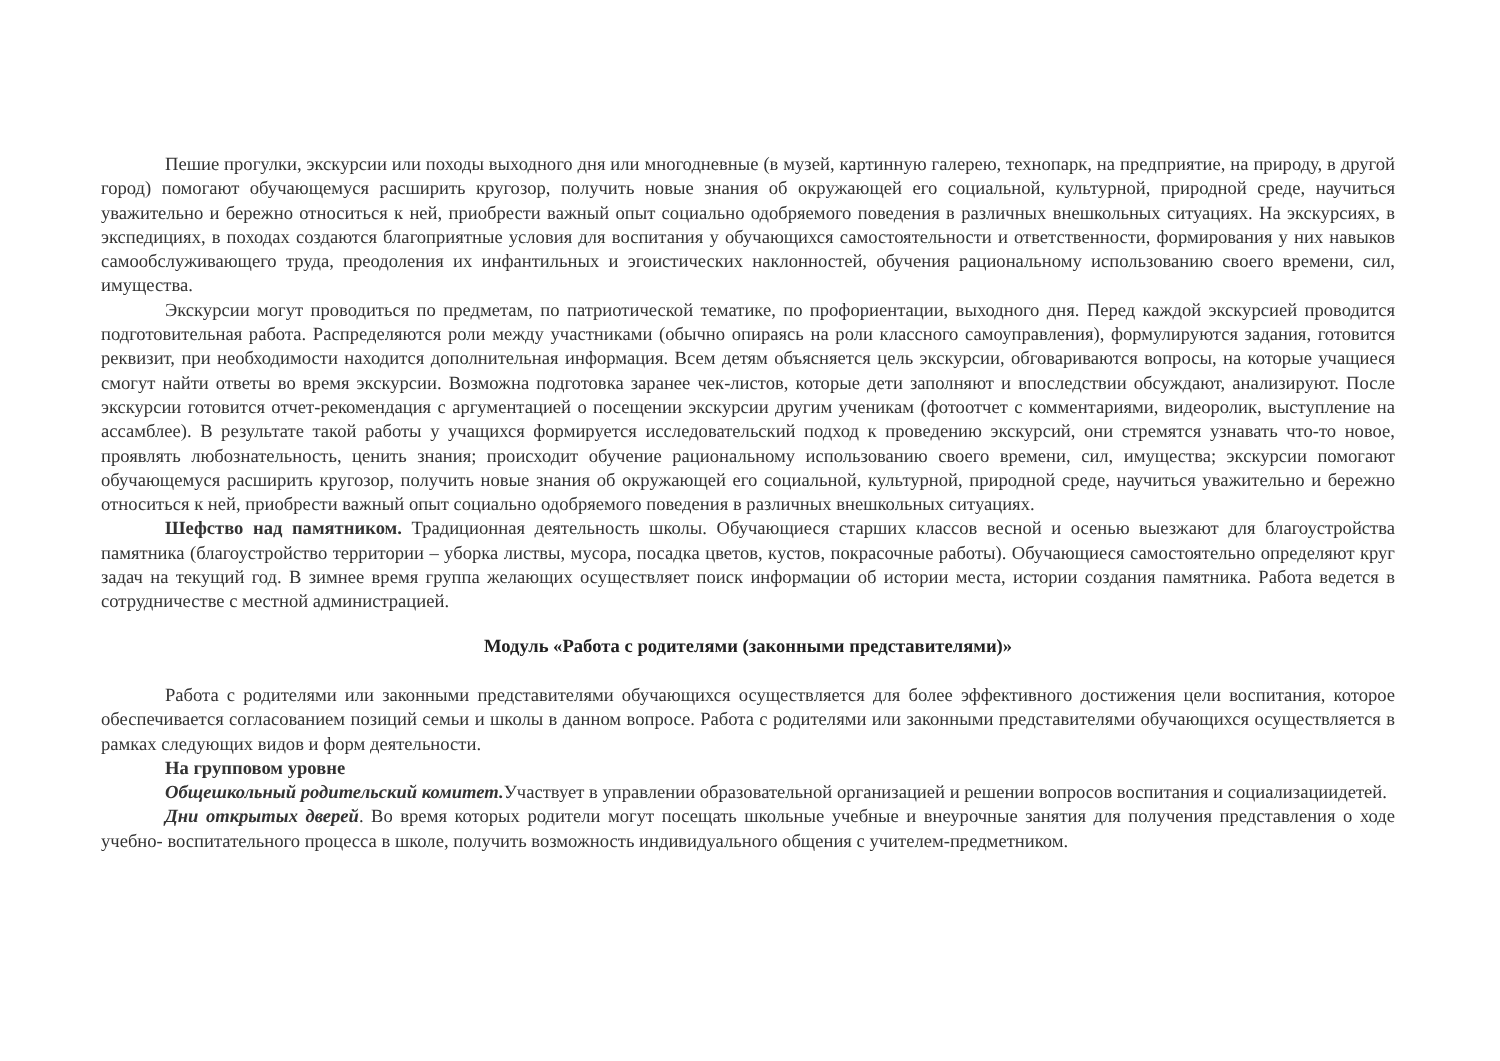Пешие прогулки, экскурсии или походы выходного дня или многодневные (в музей, картинную галерею, технопарк, на предприятие, на природу, в другой город) помогают обучающемуся расширить кругозор, получить новые знания об окружающей его социальной, культурной, природной среде, научиться уважительно и бережно относиться к ней, приобрести важный опыт социально одобряемого поведения в различных внешкольных ситуациях. На экскурсиях, в экспедициях, в походах создаются благоприятные условия для воспитания у обучающихся самостоятельности и ответственности, формирования у них навыков самообслуживающего труда, преодоления их инфантильных и эгоистических наклонностей, обучения рациональному использованию своего времени, сил, имущества.
Экскурсии могут проводиться по предметам, по патриотической тематике, по профориентации, выходного дня. Перед каждой экскурсией проводится подготовительная работа. Распределяются роли между участниками (обычно опираясь на роли классного самоуправления), формулируются задания, готовится реквизит, при необходимости находится дополнительная информация. Всем детям объясняется цель экскурсии, обговариваются вопросы, на которые учащиеся смогут найти ответы во время экскурсии. Возможна подготовка заранее чек-листов, которые дети заполняют и впоследствии обсуждают, анализируют. После экскурсии готовится отчет-рекомендация с аргументацией о посещении экскурсии другим ученикам (фотоотчет с комментариями, видеоролик, выступление на ассамблее). В результате такой работы у учащихся формируется исследовательский подход к проведению экскурсий, они стремятся узнавать что-то новое, проявлять любознательность, ценить знания; происходит обучение рациональному использованию своего времени, сил, имущества; экскурсии помогают обучающемуся расширить кругозор, получить новые знания об окружающей его социальной, культурной, природной среде, научиться уважительно и бережно относиться к ней, приобрести важный опыт социально одобряемого поведения в различных внешкольных ситуациях.
Шефство над памятником. Традиционная деятельность школы. Обучающиеся старших классов весной и осенью выезжают для благоустройства памятника (благоустройство территории – уборка листвы, мусора, посадка цветов, кустов, покрасочные работы). Обучающиеся самостоятельно определяют круг задач на текущий год. В зимнее время группа желающих осуществляет поиск информации об истории места, истории создания памятника. Работа ведется в сотрудничестве с местной администрацией.
Модуль «Работа с родителями (законными представителями)»
Работа с родителями или законными представителями обучающихся осуществляется для более эффективного достижения цели воспитания, которое обеспечивается согласованием позиций семьи и школы в данном вопросе. Работа с родителями или законными представителями обучающихся осуществляется в рамках следующих видов и форм деятельности.
На групповом уровне
Общешкольный родительский комитет. Участвует в управлении образовательной организацией и решении вопросов воспитания и социализациидетей.
Дни открытых дверей. Во время которых родители могут посещать школьные учебные и внеурочные занятия для получения представления о ходе учебно- воспитательного процесса в школе, получить возможность индивидуального общения с учителем-предметником.